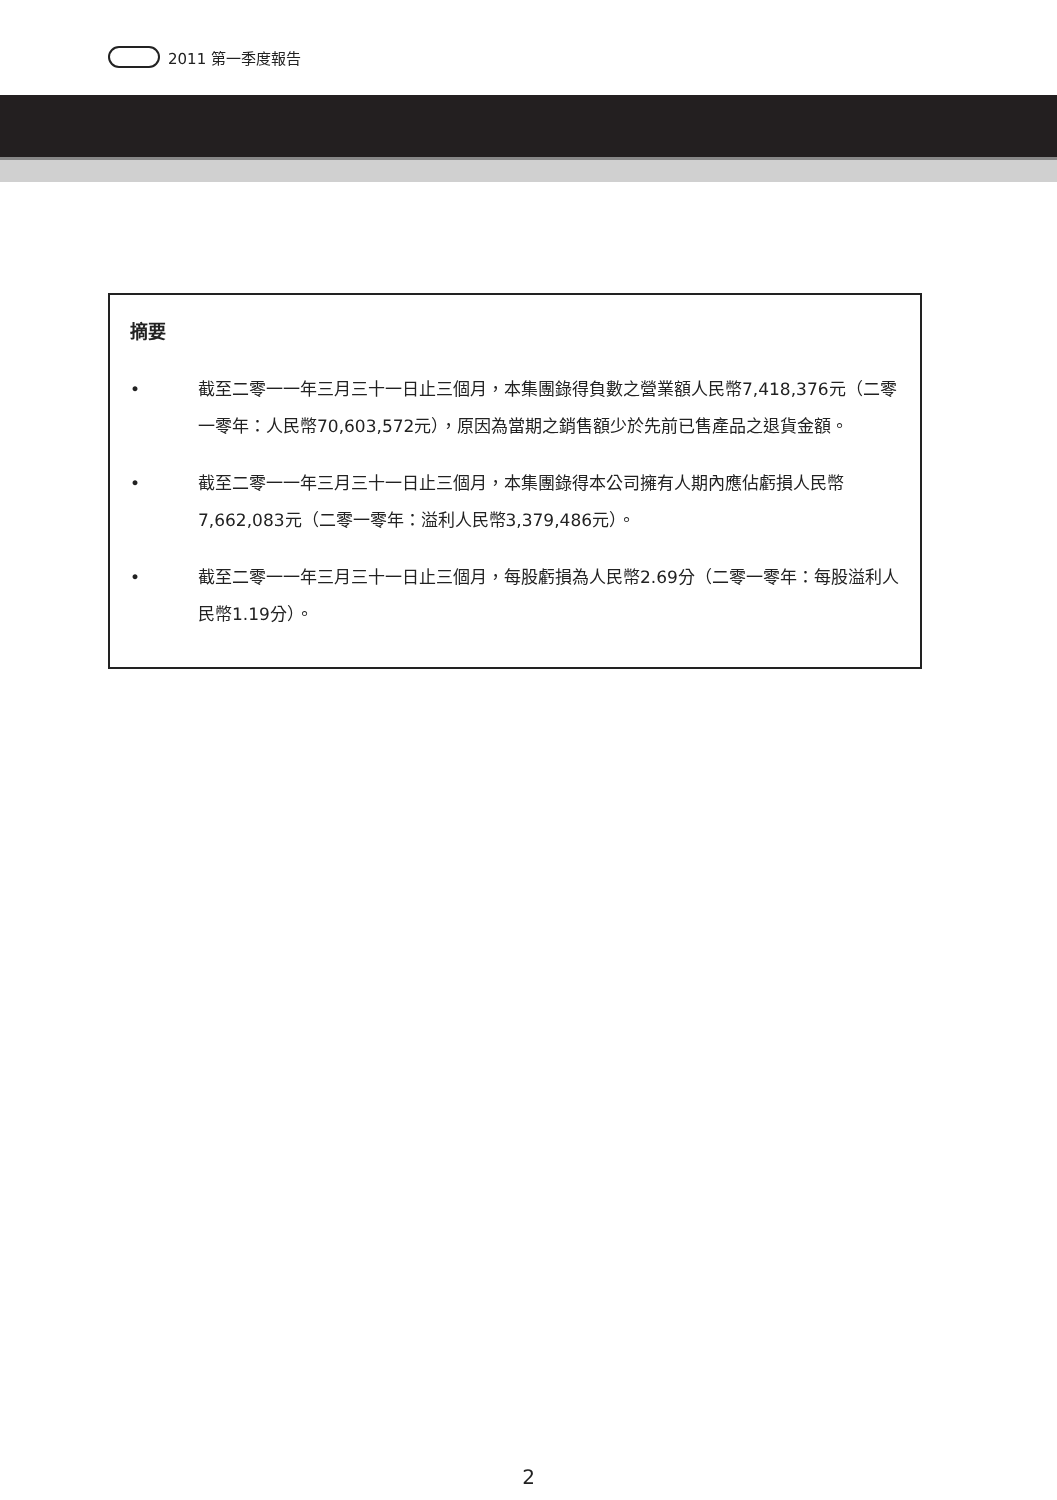2011 第一季度報告
摘要
• 截至二零一一年三月三十一日止三個月，本集團錄得負數之營業額人民幣7,418,376元（二零一零年：人民幣70,603,572元），原因為當期之銷售額少於先前已售產品之退貨金額。
• 截至二零一一年三月三十一日止三個月，本集團錄得本公司擁有人期內應佔虧損人民幣7,662,083元（二零一零年：溢利人民幣3,379,486元）。
• 截至二零一一年三月三十一日止三個月，每股虧損為人民幣2.69分（二零一零年：每股溢利人民幣1.19分）。
2